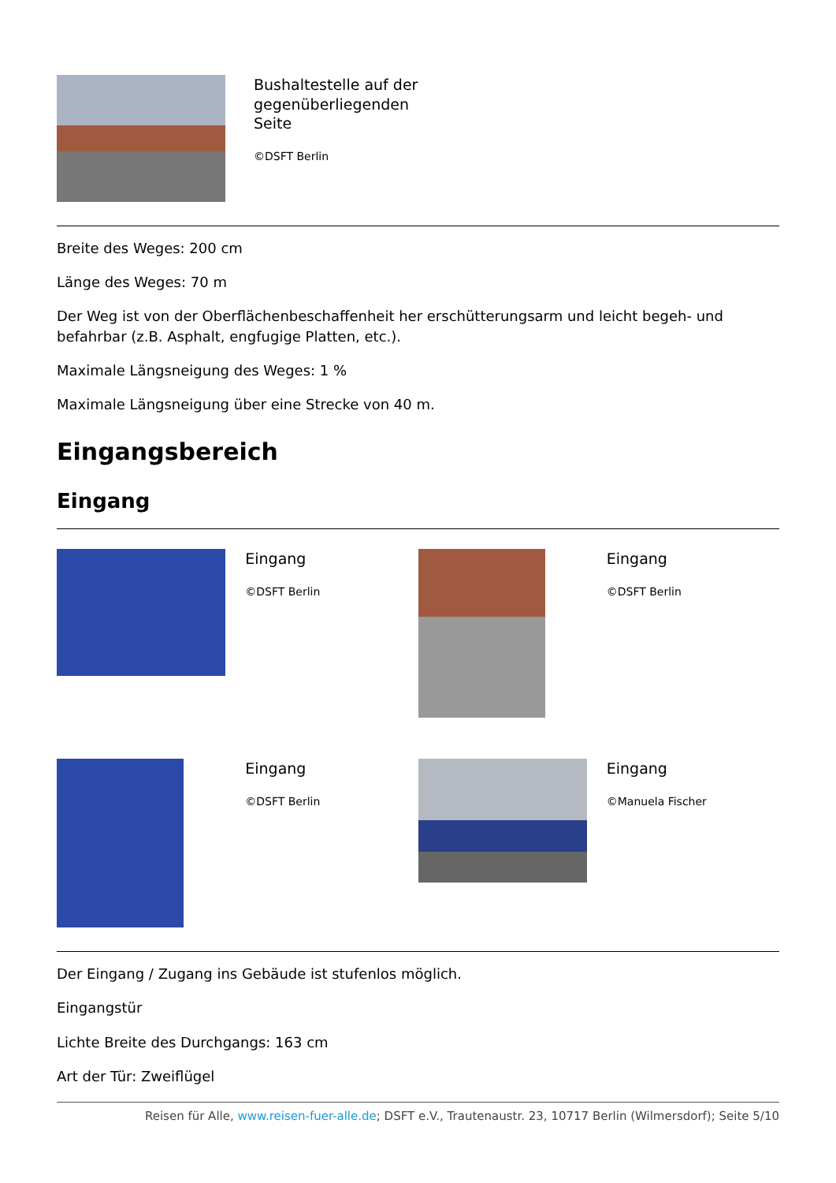Bushaltestelle auf der gegenüberliegenden Seite
©DSFT Berlin
Breite des Weges: 200 cm
Länge des Weges: 70 m
Der Weg ist von der Oberflächenbeschaffenheit her erschütterungsarm und leicht begeh- und befahrbar (z.B. Asphalt, engfugige Platten, etc.).
Maximale Längsneigung des Weges: 1 %
Maximale Längsneigung über eine Strecke von 40 m.
Eingangsbereich
Eingang
Eingang
©DSFT Berlin
Eingang
©DSFT Berlin
Eingang
©DSFT Berlin
Eingang
©Manuela Fischer
Der Eingang / Zugang ins Gebäude ist stufenlos möglich.
Eingangstür
Lichte Breite des Durchgangs: 163 cm
Art der Tür: Zweiflügel
Reisen für Alle, www.reisen-fuer-alle.de; DSFT e.V., Trautenaustr. 23, 10717 Berlin (Wilmersdorf); Seite 5/10